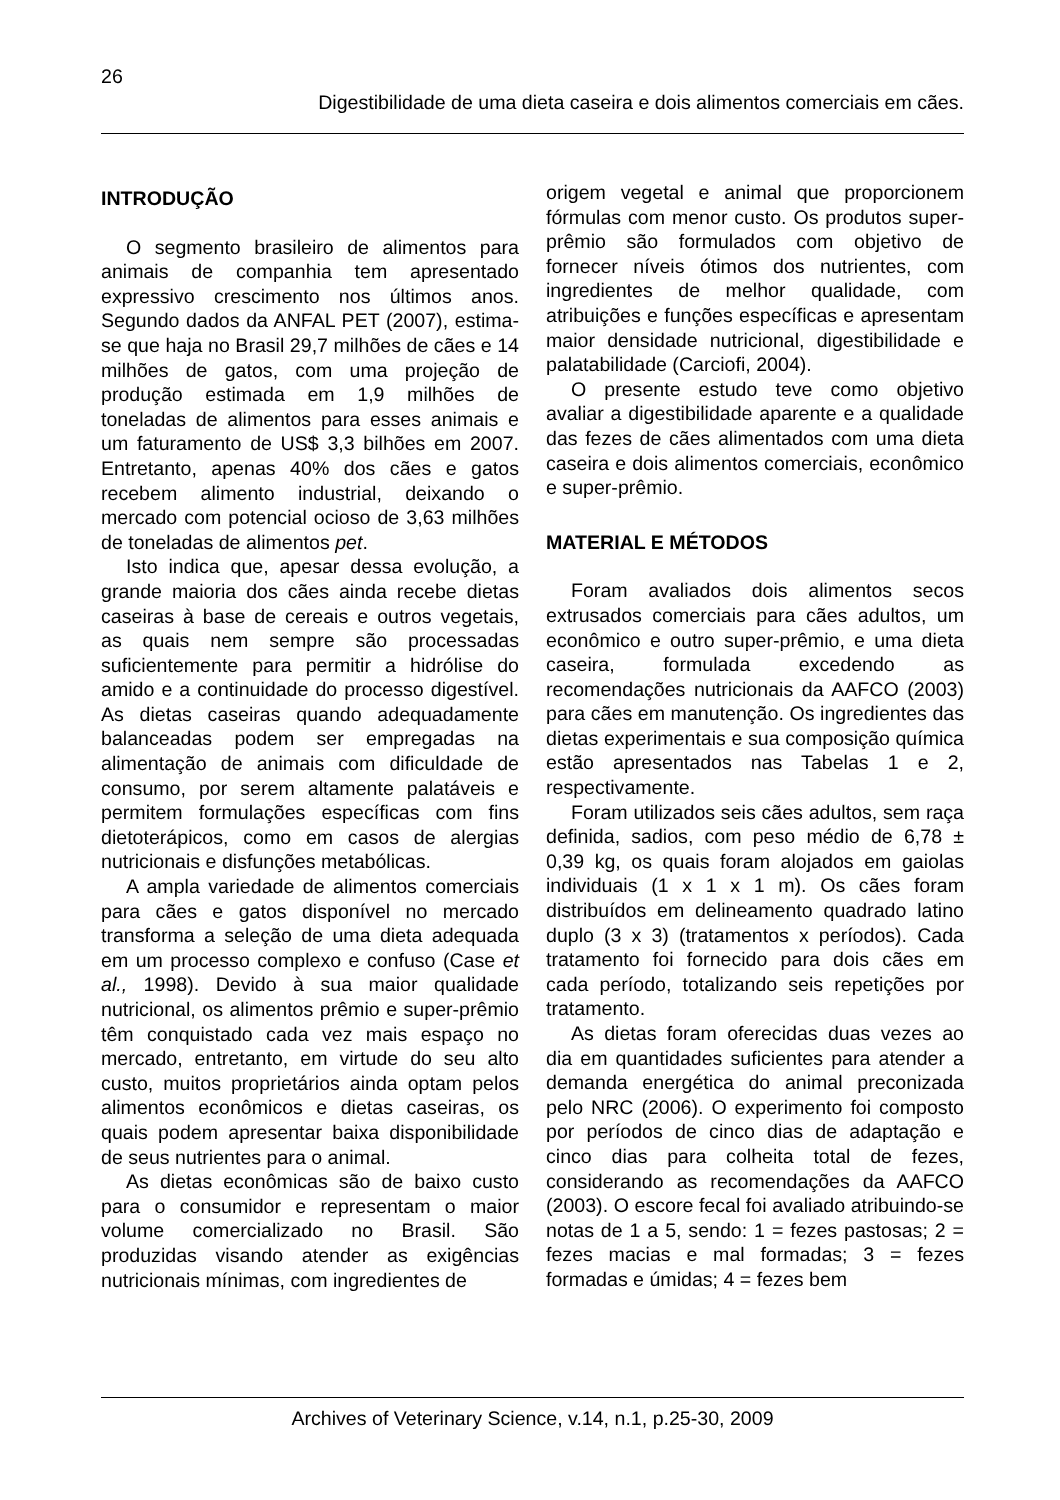26
Digestibilidade de uma dieta caseira e dois alimentos comerciais em cães.
INTRODUÇÃO
O segmento brasileiro de alimentos para animais de companhia tem apresentado expressivo crescimento nos últimos anos. Segundo dados da ANFAL PET (2007), estima-se que haja no Brasil 29,7 milhões de cães e 14 milhões de gatos, com uma projeção de produção estimada em 1,9 milhões de toneladas de alimentos para esses animais e um faturamento de US$ 3,3 bilhões em 2007. Entretanto, apenas 40% dos cães e gatos recebem alimento industrial, deixando o mercado com potencial ocioso de 3,63 milhões de toneladas de alimentos pet.
Isto indica que, apesar dessa evolução, a grande maioria dos cães ainda recebe dietas caseiras à base de cereais e outros vegetais, as quais nem sempre são processadas suficientemente para permitir a hidrólise do amido e a continuidade do processo digestível. As dietas caseiras quando adequadamente balanceadas podem ser empregadas na alimentação de animais com dificuldade de consumo, por serem altamente palatáveis e permitem formulações específicas com fins dietoterápicos, como em casos de alergias nutricionais e disfunções metabólicas.
A ampla variedade de alimentos comerciais para cães e gatos disponível no mercado transforma a seleção de uma dieta adequada em um processo complexo e confuso (Case et al., 1998). Devido à sua maior qualidade nutricional, os alimentos prêmio e super-prêmio têm conquistado cada vez mais espaço no mercado, entretanto, em virtude do seu alto custo, muitos proprietários ainda optam pelos alimentos econômicos e dietas caseiras, os quais podem apresentar baixa disponibilidade de seus nutrientes para o animal.
As dietas econômicas são de baixo custo para o consumidor e representam o maior volume comercializado no Brasil. São produzidas visando atender as exigências nutricionais mínimas, com ingredientes de
origem vegetal e animal que proporcionem fórmulas com menor custo. Os produtos super-prêmio são formulados com objetivo de fornecer níveis ótimos dos nutrientes, com ingredientes de melhor qualidade, com atribuições e funções específicas e apresentam maior densidade nutricional, digestibilidade e palatabilidade (Carciofi, 2004).
O presente estudo teve como objetivo avaliar a digestibilidade aparente e a qualidade das fezes de cães alimentados com uma dieta caseira e dois alimentos comerciais, econômico e super-prêmio.
MATERIAL E MÉTODOS
Foram avaliados dois alimentos secos extrusados comerciais para cães adultos, um econômico e outro super-prêmio, e uma dieta caseira, formulada excedendo as recomendações nutricionais da AAFCO (2003) para cães em manutenção. Os ingredientes das dietas experimentais e sua composição química estão apresentados nas Tabelas 1 e 2, respectivamente.
Foram utilizados seis cães adultos, sem raça definida, sadios, com peso médio de 6,78 ± 0,39 kg, os quais foram alojados em gaiolas individuais (1 x 1 x 1 m). Os cães foram distribuídos em delineamento quadrado latino duplo (3 x 3) (tratamentos x períodos). Cada tratamento foi fornecido para dois cães em cada período, totalizando seis repetições por tratamento.
As dietas foram oferecidas duas vezes ao dia em quantidades suficientes para atender a demanda energética do animal preconizada pelo NRC (2006). O experimento foi composto por períodos de cinco dias de adaptação e cinco dias para colheita total de fezes, considerando as recomendações da AAFCO (2003). O escore fecal foi avaliado atribuindo-se notas de 1 a 5, sendo: 1 = fezes pastosas; 2 = fezes macias e mal formadas; 3 = fezes formadas e úmidas; 4 = fezes bem
Archives of Veterinary Science, v.14, n.1, p.25-30, 2009